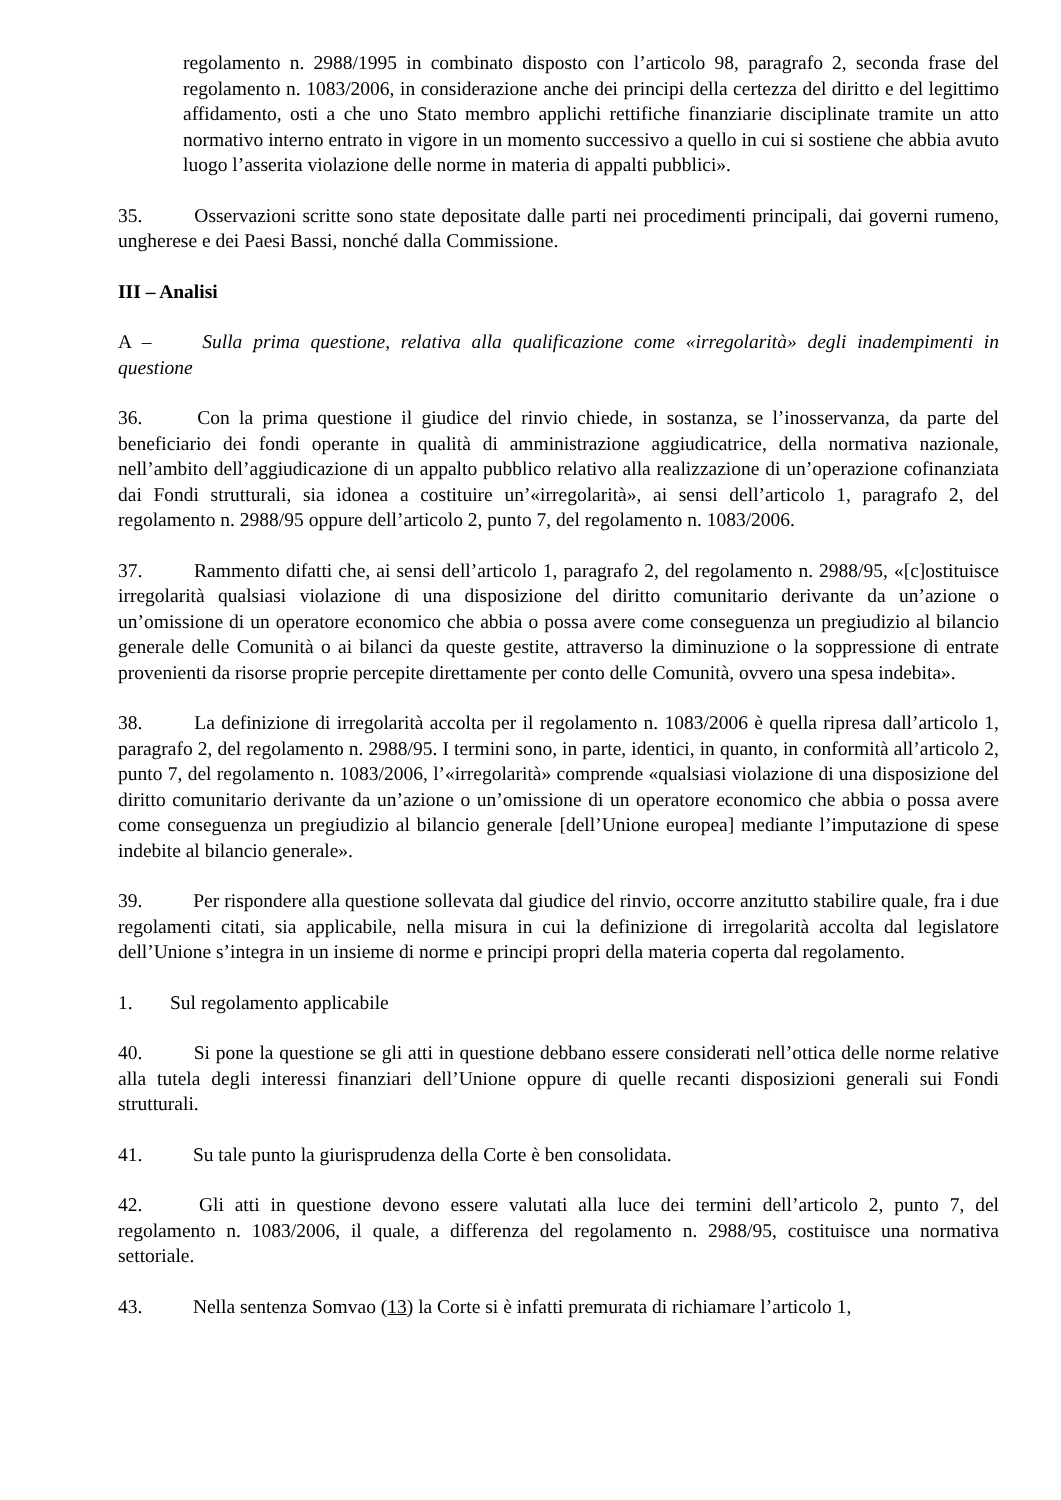regolamento n. 2988/1995 in combinato disposto con l’articolo 98, paragrafo 2, seconda frase del regolamento n. 1083/2006, in considerazione anche dei principi della certezza del diritto e del legittimo affidamento, osti a che uno Stato membro applichi rettifiche finanziarie disciplinate tramite un atto normativo interno entrato in vigore in un momento successivo a quello in cui si sostiene che abbia avuto luogo l’asserita violazione delle norme in materia di appalti pubblici».
35. Osservazioni scritte sono state depositate dalle parti nei procedimenti principali, dai governi rumeno, ungherese e dei Paesi Bassi, nonché dalla Commissione.
III – Analisi
A – Sulla prima questione, relativa alla qualificazione come «irregolarità» degli inadempimenti in questione
36. Con la prima questione il giudice del rinvio chiede, in sostanza, se l’inosservanza, da parte del beneficiario dei fondi operante in qualità di amministrazione aggiudicatrice, della normativa nazionale, nell’ambito dell’aggiudicazione di un appalto pubblico relativo alla realizzazione di un’operazione cofinanziata dai Fondi strutturali, sia idonea a costituire un’«irregolarità», ai sensi dell’articolo 1, paragrafo 2, del regolamento n. 2988/95 oppure dell’articolo 2, punto 7, del regolamento n. 1083/2006.
37. Rammento difatti che, ai sensi dell’articolo 1, paragrafo 2, del regolamento n. 2988/95, «[c]ostituisce irregolarità qualsiasi violazione di una disposizione del diritto comunitario derivante da un’azione o un’omissione di un operatore economico che abbia o possa avere come conseguenza un pregiudizio al bilancio generale delle Comunità o ai bilanci da queste gestite, attraverso la diminuzione o la soppressione di entrate provenienti da risorse proprie percepite direttamente per conto delle Comunità, ovvero una spesa indebita».
38. La definizione di irregolarità accolta per il regolamento n. 1083/2006 è quella ripresa dall’articolo 1, paragrafo 2, del regolamento n. 2988/95. I termini sono, in parte, identici, in quanto, in conformità all’articolo 2, punto 7, del regolamento n. 1083/2006, l’«irregolarità» comprende «qualsiasi violazione di una disposizione del diritto comunitario derivante da un’azione o un’omissione di un operatore economico che abbia o possa avere come conseguenza un pregiudizio al bilancio generale [dell’Unione europea] mediante l’imputazione di spese indebite al bilancio generale».
39. Per rispondere alla questione sollevata dal giudice del rinvio, occorre anzitutto stabilire quale, fra i due regolamenti citati, sia applicabile, nella misura in cui la definizione di irregolarità accolta dal legislatore dell’Unione s’integra in un insieme di norme e principi propri della materia coperta dal regolamento.
1. Sul regolamento applicabile
40. Si pone la questione se gli atti in questione debbano essere considerati nell’ottica delle norme relative alla tutela degli interessi finanziari dell’Unione oppure di quelle recanti disposizioni generali sui Fondi strutturali.
41. Su tale punto la giurisprudenza della Corte è ben consolidata.
42. Gli atti in questione devono essere valutati alla luce dei termini dell’articolo 2, punto 7, del regolamento n. 1083/2006, il quale, a differenza del regolamento n. 2988/95, costituisce una normativa settoriale.
43. Nella sentenza Somvao (13) la Corte si è infatti premurata di richiamare l’articolo 1,